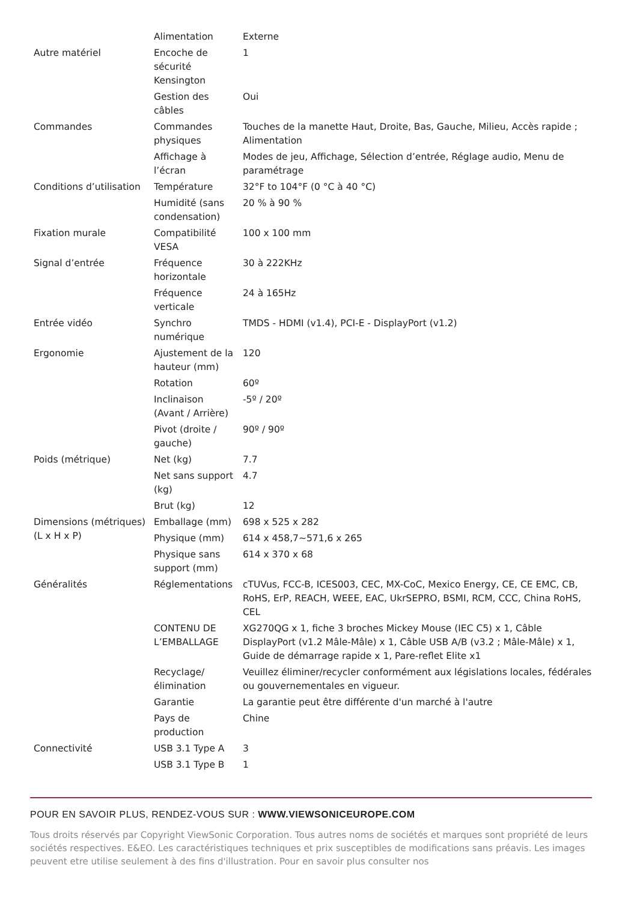| | Alimentation | Externe |
| Autre matériel | Encoche de sécurité Kensington | 1 |
| | Gestion des câbles | Oui |
| Commandes | Commandes physiques | Touches de la manette Haut, Droite, Bas, Gauche, Milieu, Accès rapide ; Alimentation |
| | Affichage à l’écran | Modes de jeu, Affichage, Sélection d’entrée, Réglage audio, Menu de paramétrage |
| Conditions d’utilisation | Température | 32°F to 104°F (0 °C à 40 °C) |
| | Humidité (sans condensation) | 20 % à 90 % |
| Fixation murale | Compatibilité VESA | 100 x 100 mm |
| Signal d’entrée | Fréquence horizontale | 30 à 222KHz |
| | Fréquence verticale | 24 à 165Hz |
| Entrée vidéo | Synchro numérique | TMDS - HDMI (v1.4), PCI-E - DisplayPort (v1.2) |
| Ergonomie | Ajustement de la hauteur (mm) | 120 |
| | Rotation | 60º |
| | Inclinaison (Avant / Arrière) | -5º / 20º |
| | Pivot (droite / gauche) | 90º / 90º |
| Poids (métrique) | Net (kg) | 7.7 |
| | Net sans support (kg) | 4.7 |
| | Brut (kg) | 12 |
| Dimensions (métriques) (L x H x P) | Emballage (mm) | 698 x 525 x 282 |
| | Physique (mm) | 614 x 458,7~571,6 x 265 |
| | Physique sans support (mm) | 614 x 370 x 68 |
| Généralités | Réglementations | cTUVus, FCC-B, ICES003, CEC, MX-CoC, Mexico Energy, CE, CE EMC, CB, RoHS, ErP, REACH, WEEE, EAC, UkrSEPRO, BSMI, RCM, CCC, China RoHS, CEL |
| | CONTENU DE L’EMBALLAGE | XG270QG x 1, fiche 3 broches Mickey Mouse (IEC C5) x 1, Câble DisplayPort (v1.2 Mâle-Mâle) x 1, Câble USB A/B (v3.2 ; Mâle-Mâle) x 1, Guide de démarrage rapide x 1, Pare-reflet Elite x1 |
| | Recyclage/ élimination | Veuillez éliminer/recycler conformément aux législations locales, fédérales ou gouvernementales en vigueur. |
| | Garantie | La garantie peut être différente d'un marché à l'autre |
| | Pays de production | Chine |
| Connectivité | USB 3.1 Type A | 3 |
| | USB 3.1 Type B | 1 |
POUR EN SAVOIR PLUS, RENDEZ-VOUS SUR : WWW.VIEWSONICEUROPE.COM
Tous droits réservés par Copyright ViewSonic Corporation. Tous autres noms de sociétés et marques sont propriété de leurs sociétés respectives. E&EO. Les caractéristiques techniques et prix susceptibles de modifications sans préavis. Les images peuvent etre utilise seulement à des fins d'illustration. Pour en savoir plus consulter nos